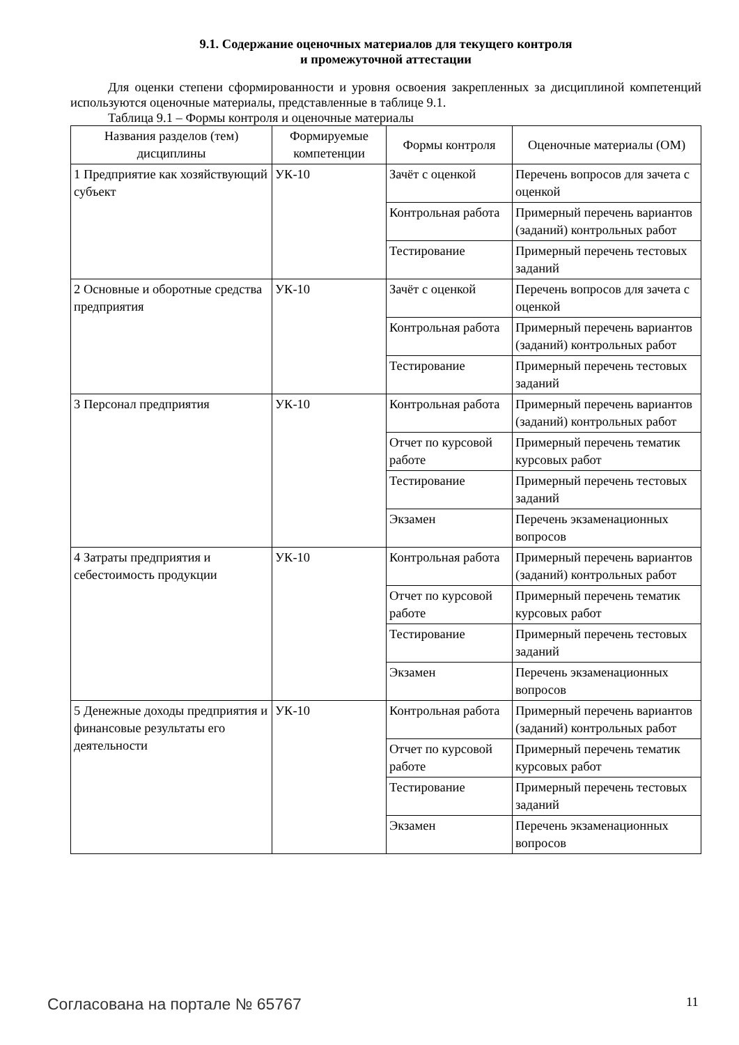9.1. Содержание оценочных материалов для текущего контроля
и промежуточной аттестации
Для оценки степени сформированности и уровня освоения закрепленных за дисциплиной компетенций используются оценочные материалы, представленные в таблице 9.1.
Таблица 9.1 – Формы контроля и оценочные материалы
| Названия разделов (тем) дисциплины | Формируемые компетенции | Формы контроля | Оценочные материалы (ОМ) |
| --- | --- | --- | --- |
| 1 Предприятие как хозяйствующий субъект | УК-10 | Зачёт с оценкой | Перечень вопросов для зачета с оценкой |
| | | Контрольная работа | Примерный перечень вариантов (заданий) контрольных работ |
| | | Тестирование | Примерный перечень тестовых заданий |
| 2 Основные и оборотные средства предприятия | УК-10 | Зачёт с оценкой | Перечень вопросов для зачета с оценкой |
| | | Контрольная работа | Примерный перечень вариантов (заданий) контрольных работ |
| | | Тестирование | Примерный перечень тестовых заданий |
| 3 Персонал предприятия | УК-10 | Контрольная работа | Примерный перечень вариантов (заданий) контрольных работ |
| | | Отчет по курсовой работе | Примерный перечень тематик курсовых работ |
| | | Тестирование | Примерный перечень тестовых заданий |
| | | Экзамен | Перечень экзаменационных вопросов |
| 4 Затраты предприятия и себестоимость продукции | УК-10 | Контрольная работа | Примерный перечень вариантов (заданий) контрольных работ |
| | | Отчет по курсовой работе | Примерный перечень тематик курсовых работ |
| | | Тестирование | Примерный перечень тестовых заданий |
| | | Экзамен | Перечень экзаменационных вопросов |
| 5 Денежные доходы предприятия и финансовые результаты его деятельности | УК-10 | Контрольная работа | Примерный перечень вариантов (заданий) контрольных работ |
| | | Отчет по курсовой работе | Примерный перечень тематик курсовых работ |
| | | Тестирование | Примерный перечень тестовых заданий |
| | | Экзамен | Перечень экзаменационных вопросов |
Согласована на портале № 65767 11